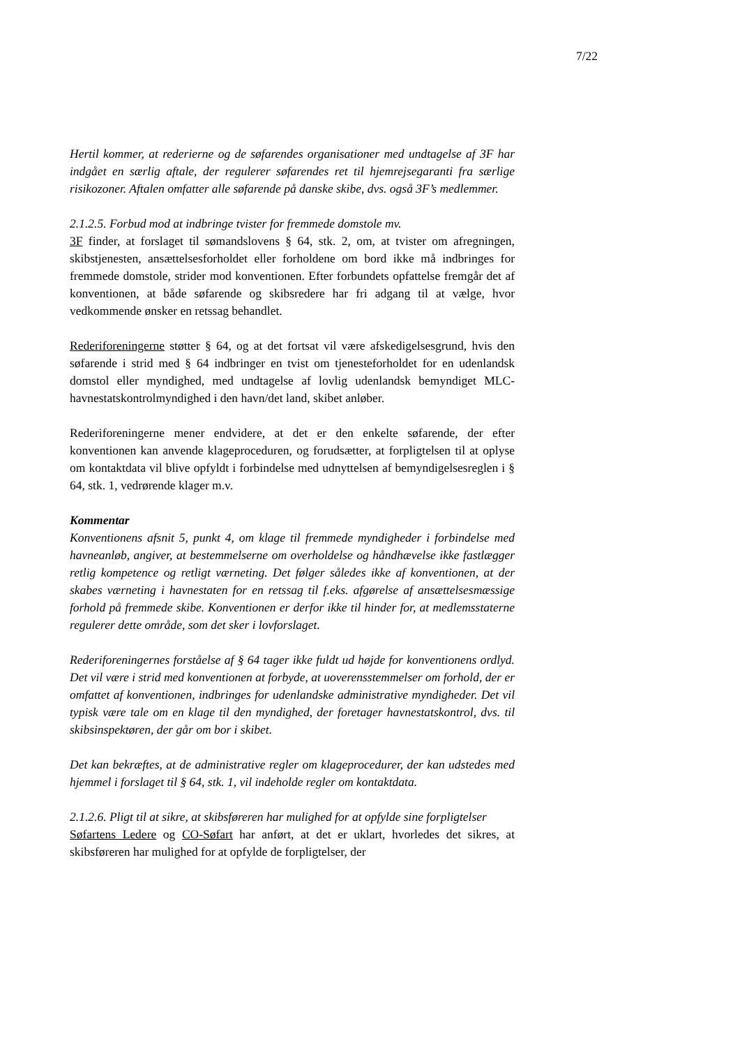7/22
Hertil kommer, at rederierne og de søfarendes organisationer med undtagelse af 3F har indgået en særlig aftale, der regulerer søfarendes ret til hjemrejsegaranti fra særlige risikozoner. Aftalen omfatter alle søfarende på danske skibe, dvs. også 3F’s medlemmer.
2.1.2.5. Forbud mod at indbringe tvister for fremmede domstole mv.
3F finder, at forslaget til sømandslovens § 64, stk. 2, om, at tvister om afregningen, skibstjenesten, ansættelsesforholdet eller forholdene om bord ikke må indbringes for fremmede domstole, strider mod konventionen. Efter forbundets opfattelse fremgår det af konventionen, at både søfarende og skibsredere har fri adgang til at vælge, hvor vedkommende ønsker en retssag behandlet.
Rederiforeningerne støtter § 64, og at det fortsat vil være afskedigelsesgrund, hvis den søfarende i strid med § 64 indbringer en tvist om tjenesteforholdet for en udenlandsk domstol eller myndighed, med undtagelse af lovlig udenlandsk bemyndiget MLC-havnestatskontrolmyndighed i den havn/det land, skibet anløber.
Rederiforeningerne mener endvidere, at det er den enkelte søfarende, der efter konventionen kan anvende klageproceduren, og forudsætter, at forpligtelsen til at oplyse om kontaktdata vil blive opfyldt i forbindelse med udnyttelsen af bemyndigelsesreglen i § 64, stk. 1, vedrørende klager m.v.
Kommentar
Konventionens afsnit 5, punkt 4, om klage til fremmede myndigheder i forbindelse med havneanløb, angiver, at bestemmelserne om overholdelse og håndhævelse ikke fastlægger retlig kompetence og retligt værneting. Det følger således ikke af konventionen, at der skabes værneting i havnestaten for en retssag til f.eks. afgørelse af ansættelsesmæssige forhold på fremmede skibe. Konventionen er derfor ikke til hinder for, at medlemsstaterne regulerer dette område, som det sker i lovforslaget.
Rederiforeningernes forståelse af § 64 tager ikke fuldt ud højde for konventionens ordlyd. Det vil være i strid med konventionen at forbyde, at uoverensstemmelser om forhold, der er omfattet af konventionen, indbringes for udenlandske administrative myndigheder. Det vil typisk være tale om en klage til den myndighed, der foretager havnestatskontrol, dvs. til skibsinspektøren, der går om bor i skibet.
Det kan bekræftes, at de administrative regler om klageprocedurer, der kan udstedes med hjemmel i forslaget til § 64, stk. 1, vil indeholde regler om kontaktdata.
2.1.2.6. Pligt til at sikre, at skibsføreren har mulighed for at opfylde sine forpligtelser
Søfartens Ledere og CO-Søfart har anført, at det er uklart, hvorledes det sikres, at skibsføreren har mulighed for at opfylde de forpligtelser, der